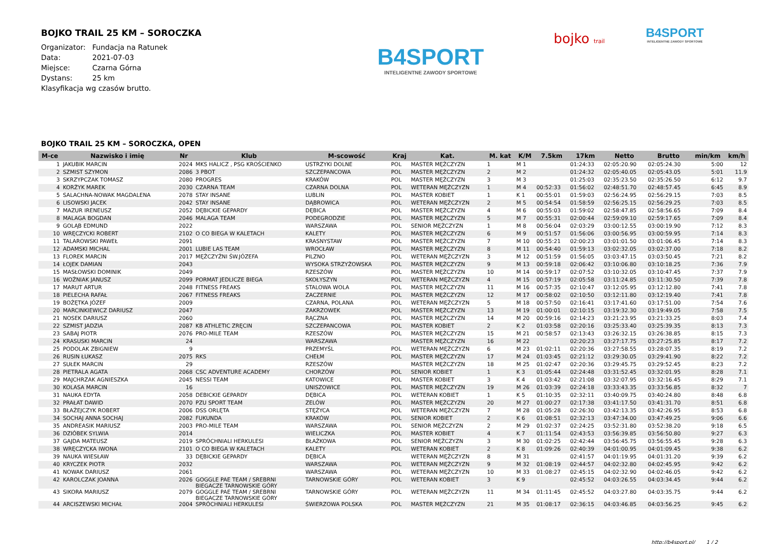BOJKO TRAIL 25 KM – SOROCZKA
Organizator: Fundacja na Ratunek
Data: 2021-07-03
Miejsce: Czarna Górna
Dystans: 25 km
Klasyfikacja wg czasów brutto.
B4SPORT
INTELIGENTNE ZAWODY SPORTOWE
bojko trail
B4SPORT
INTELIGENTNE ZAWODY SPORTOWE
BOJKO TRAIL 25 KM – SOROCZKA, OPEN
| M-ce | Nazwisko i imię | Nr | Klub | M-scowość | Kraj | Kat. | M. kat | K/M | 7.5km | 17km | Netto | Brutto | min/km | km/h |
| --- | --- | --- | --- | --- | --- | --- | --- | --- | --- | --- | --- | --- | --- | --- |
| 1 | JAKUBIK MARCIN | 2024 | MKS HALICZ , PSG KROŚCIENKO | USTRZYKI DOLNE | POL | MASTER MĘŻCZYZN | 1 | M 1 | | 01:24:33 | 02:05:20.90 | 02:05:24.30 | 5:00 | 12 |
| 2 | SZMIST SZYMON | 2086 | 3 PBOT | SZCZEPANCOWA | POL | MASTER MĘŻCZYZN | 2 | M 2 | | 01:24:32 | 02:05:40.05 | 02:05:43.05 | 5:01 | 11.9 |
| 3 | SKRZYPCZAK TOMASZ | 2080 | PROGRES | KRAKÓW | POL | MASTER MĘŻCZYZN | 3 | M 3 | | 01:25:03 | 02:35:23.50 | 02:35:26.50 | 6:12 | 9.7 |
| 4 | KORŻYK MAREK | 2030 | CZARNA TEAM | CZARNA DOLNA | POL | WETERAN MĘŻCZYZN | 1 | M 4 | 00:52:33 | 01:56:02 | 02:48:51.70 | 02:48:57.45 | 6:45 | 8.9 |
| 5 | SALACHNA-NOWAK MAGDALENA | 2078 | STAY INSANE | LUBLIN | POL | MASTER KOBIET | 1 | K 1 | 00:55:01 | 01:59:03 | 02:56:24.95 | 02:56:29.15 | 7:03 | 8.5 |
| 6 | LISOWSKI JACEK | 2042 | STAY INSANE | DĄBROWICA | POL | WETERAN MĘŻCZYZN | 2 | M 5 | 00:54:54 | 01:58:59 | 02:56:25.15 | 02:56:29.25 | 7:03 | 8.5 |
| 7 | MAZUR IRENEUSZ | 2052 | DĘBICKIE GEPARDY | DĘBICA | POL | MASTER MĘŻCZYZN | 4 | M 6 | 00:55:03 | 01:59:02 | 02:58:47.85 | 02:58:56.65 | 7:09 | 8.4 |
| 8 | MALAGA BOGDAN | 2046 | MALAGA TEAM | PODEGRODZIE | POL | MASTER MĘŻCZYZN | 5 | M 7 | 00:55:31 | 02:00:44 | 02:59:09.10 | 02:59:17.65 | 7:09 | 8.4 |
| 9 | GOLĄB EDMUND | 2022 | | WARSZAWA | POL | SENIOR MĘŻCZYZN | 1 | M 8 | 00:56:04 | 02:03:29 | 03:00:12.55 | 03:00:19.90 | 7:12 | 8.3 |
| 10 | WRĘCZYCKI ROBERT | 2102 | O CO BIEGA W KALETACH | KALETY | POL | MASTER MĘŻCZYZN | 6 | M 9 | 00:51:57 | 01:56:06 | 03:00:56.95 | 03:00:59.95 | 7:14 | 8.3 |
| 11 | TALAROWSKI PAWEŁ | 2091 | | KRASNYSTAW | POL | MASTER MĘŻCZYZN | 7 | M 10 | 00:55:21 | 02:00:23 | 03:01:01.50 | 03:01:06.45 | 7:14 | 8.3 |
| 12 | ADAMSKI MICHAL | 2001 | LUBIE LAS TEAM | WROCŁAW | POL | MASTER MĘŻCZYZN | 8 | M 11 | 00:54:40 | 01:59:13 | 03:02:32.05 | 03:02:37.00 | 7:18 | 8.2 |
| 13 | FLOREK MARCIN | 2017 | MĘŻCZYŹNI ŚW.JÓZEFA | PILZNO | POL | WETERAN MĘŻCZYZN | 3 | M 12 | 00:51:59 | 01:56:05 | 03:03:47.15 | 03:03:50.45 | 7:21 | 8.2 |
| 14 | ŁOJEK DAMIAN | 2043 | | WYSOKA STRZYŻOWSKA | POL | MASTER MĘŻCZYZN | 9 | M 13 | 00:59:18 | 02:06:42 | 03:10:06.80 | 03:10:18.25 | 7:36 | 7.9 |
| 15 | MASŁOWSKI DOMINIK | 2049 | | RZESZÓW | POL | MASTER MĘŻCZYZN | 10 | M 14 | 00:59:17 | 02:07:52 | 03:10:32.05 | 03:10:47.45 | 7:37 | 7.9 |
| 16 | WOŹNIAK JANUSZ | 2099 | PORMAT JEDLICZE BIEGA | SKOŁYSZYN | POL | WETERAN MĘŻCZYZN | 4 | M 15 | 00:57:19 | 02:05:58 | 03:11:24.85 | 03:11:30.50 | 7:39 | 7.8 |
| 17 | MARUT ARTUR | 2048 | FITNESS FREAKS | STALOWA WOLA | POL | MASTER MĘŻCZYZN | 11 | M 16 | 00:57:35 | 02:10:47 | 03:12:05.95 | 03:12:12.80 | 7:41 | 7.8 |
| 18 | PIELECHA RAFAŁ | 2067 | FITNESS FREAKS | ZACZERNIE | POL | MASTER MĘŻCZYZN | 12 | M 17 | 00:58:02 | 02:10:50 | 03:12:11.80 | 03:12:19.40 | 7:41 | 7.8 |
| 19 | BOŻĘTKA JÓZEF | 2009 | | CZARNA, POLANA | POL | WETERAN MĘŻCZYZN | 5 | M 18 | 00:57:50 | 02:16:41 | 03:17:41.60 | 03:17:51.00 | 7:54 | 7.6 |
| 20 | MARCINKIEWICZ DARIUSZ | 2047 | | ZAKRZOWEK | POL | MASTER MĘŻCZYZN | 13 | M 19 | 01:00:01 | 02:10:15 | 03:19:32.30 | 03:19:49.05 | 7:58 | 7.5 |
| 21 | NOSEK DARIUSZ | 2060 | | RĄCZNA | POL | MASTER MĘŻCZYZN | 14 | M 20 | 00:59:16 | 02:14:23 | 03:21:23.95 | 03:21:33.25 | 8:03 | 7.4 |
| 22 | SZMIST JADZIA | 2087 | KB ATHLETIC ZRĘCIN | SZCZEPANCOWA | POL | MASTER KOBIET | 2 | K 2 | 01:03:58 | 02:20:16 | 03:25:33.40 | 03:25:39.35 | 8:13 | 7.3 |
| 23 | SABAJ PIOTR | 2076 | PRO-MILE TEAM | RZESZÓW | POL | MASTER MĘŻCZYZN | 15 | M 21 | 00:58:57 | 02:13:43 | 03:26:32.15 | 03:26:38.85 | 8:15 | 7.3 |
| 24 | KRASUSKI MARCIN | 24 | | WARSZAWA | | MASTER MĘŻCZYZN | 16 | M 22 | | 02:20:23 | 03:27:17.75 | 03:27:25.85 | 8:17 | 7.2 |
| 25 | PODOLAK ZBIGNIEW | 9 | | PRZEMYŚL | POL | WETERAN MĘŻCZYZN | 6 | M 23 | 01:02:11 | 02:20:36 | 03:27:58.55 | 03:28:07.35 | 8:19 | 7.2 |
| 26 | RUSIN ŁUKASZ | 2075 | RKS | CHEŁM | POL | MASTER MĘŻCZYZN | 17 | M 24 | 01:03:45 | 02:21:12 | 03:29:30.05 | 03:29:41.90 | 8:22 | 7.2 |
| 27 | SUŁEK MARCIN | 29 | | RZESZÓW | | MASTER MĘŻCZYZN | 18 | M 25 | 01:02:47 | 02:20:36 | 03:29:45.75 | 03:29:52.45 | 8:23 | 7.2 |
| 28 | PIETRALA AGATA | 2068 | CSC ADVENTURE ACADEMY | CHORZÓW | POL | SENIOR KOBIET | 1 | K 3 | 01:05:44 | 02:24:48 | 03:31:52.45 | 03:32:01.95 | 8:28 | 7.1 |
| 29 | MAJCHRZAK AGNIESZKA | 2045 | NESSI TEAM | KATOWICE | POL | MASTER KOBIET | 3 | K 4 | 01:03:42 | 02:21:08 | 03:32:07.95 | 03:32:16.45 | 8:29 | 7.1 |
| 30 | KOLASA MARCIN | 16 | | UNISZOWICE | POL | MASTER MĘŻCZYZN | 19 | M 26 | 01:03:39 | 02:24:18 | 03:33:43.35 | 03:33:56.85 | 8:32 | 7 |
| 31 | NAUKA EDYTA | 2058 | DEBICKIE GEPARDY | DĘBICA | POL | WETERAN KOBIET | 1 | K 5 | 01:10:35 | 02:32:11 | 03:40:09.75 | 03:40:24.80 | 8:48 | 6.8 |
| 32 | PRAŁAT DAWID | 2070 | PZU SPORT TEAM | ZELÓW | POL | MASTER MĘŻCZYZN | 20 | M 27 | 01:00:27 | 02:17:38 | 03:41:17.50 | 03:41:31.70 | 8:51 | 6.8 |
| 33 | BŁAŻEJCZYK ROBERT | 2006 | DSS ORLĘTA | STĘŻYCA | POL | WETERAN MĘŻCZYZN | 7 | M 28 | 01:05:28 | 02:26:30 | 03:42:13.35 | 03:42:26.95 | 8:53 | 6.8 |
| 34 | SOCHAJ ANNA SOCHAJ | 2082 | FUKUNDA | KRAKÓW | POL | SENIOR KOBIET | 2 | K 6 | 01:08:51 | 02:32:13 | 03:47:34.00 | 03:47:49.25 | 9:06 | 6.6 |
| 35 | ANDREASIK MARIUSZ | 2003 | PRO-MILE TEAM | WARSZAWA | POL | SENIOR MĘŻCZYZN | 2 | M 29 | 01:02:37 | 02:24:25 | 03:52:31.80 | 03:52:38.20 | 9:18 | 6.5 |
| 36 | DZIÓBEK SYLWIA | 2014 | | WIELICZKA | POL | MASTER KOBIET | 4 | K 7 | 01:11:54 | 02:43:53 | 03:56:39.85 | 03:56:50.80 | 9:27 | 6.3 |
| 37 | GAJDA MATEUSZ | 2019 | SPRÓCHNIALI HERKULESI | BŁAŻKOWA | POL | SENIOR MĘŻCZYZN | 3 | M 30 | 01:02:25 | 02:42:44 | 03:56:45.75 | 03:56:55.45 | 9:28 | 6.3 |
| 38 | WRĘCZYCKA IWONA | 2101 | O CO BIEGA W KALETACH | KALETY | POL | WETERAN KOBIET | 2 | K 8 | 01:09:26 | 02:40:39 | 04:01:00.95 | 04:01:09.45 | 9:38 | 6.2 |
| 39 | NAUKA WIESŁAW | 33 | DĘBICKIE GEPARDY | DĘBICA | | WETERAN MĘŻCZYZN | 8 | M 31 | | 02:41:57 | 04:01:19.95 | 04:01:31.20 | 9:39 | 6.2 |
| 40 | KRYCZEK PIOTR | 2032 | | WARSZAWA | POL | WETERAN MĘŻCZYZN | 9 | M 32 | 01:08:19 | 02:44:57 | 04:02:32.80 | 04:02:45.95 | 9:42 | 6.2 |
| 41 | NOWAK DARIUSZ | 2061 | | WARSZAWA | POL | WETERAN MĘŻCZYZN | 10 | M 33 | 01:08:27 | 02:45:15 | 04:02:32.90 | 04:02:46.05 | 9:42 | 6.2 |
| 42 | KAROLCZAK JOANNA | 2026 | GOGGLE PAE TEAM / SREBRNI BIEGACZE TARNOWSKIE GÓRY | TARNOWSKIE GÓRY | POL | WETERAN KOBIET | 3 | K 9 | | 02:45:52 | 04:03:26.55 | 04:03:34.45 | 9:44 | 6.2 |
| 43 | SIKORA MARIUSZ | 2079 | GOGGLE PAE TEAM / SREBRNI BIEGACZE TARNOWSKIE GÓRY | TARNOWSKIE GÓRY | POL | WETERAN MĘŻCZYZN | 11 | M 34 | 01:11:45 | 02:45:52 | 04:03:27.80 | 04:03:35.75 | 9:44 | 6.2 |
| 44 | ARCISZEWSKI MICHAŁ | 2004 | SPRÓCHNIALI HERKULESI | ŚWIERZOWA POLSKA | POL | MASTER MĘŻCZYZN | 21 | M 35 | 01:08:17 | 02:36:15 | 04:03:46.85 | 04:03:56.25 | 9:45 | 6.2 |
http://b4sport.pl/ 1 / 2